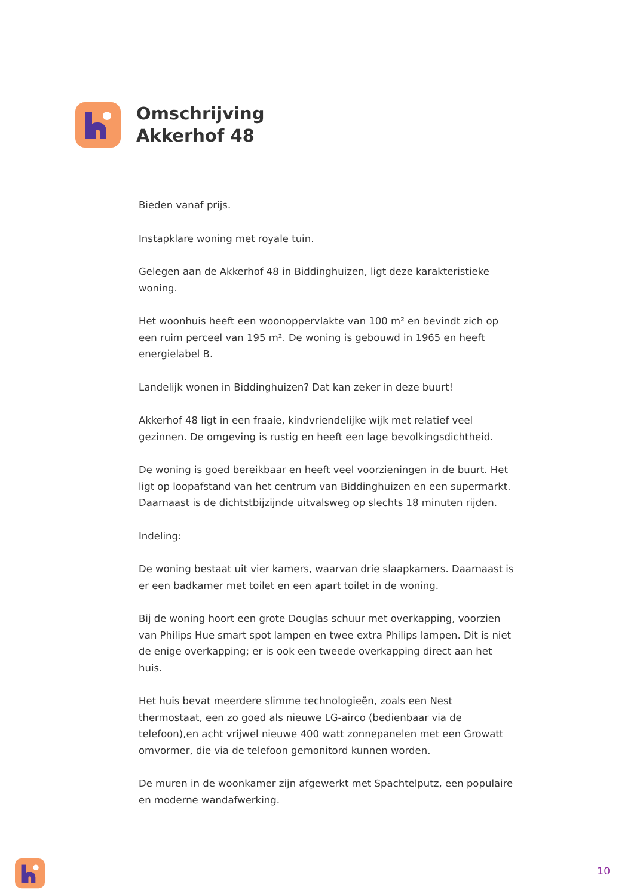Omschrijving
Akkerhof 48
Bieden vanaf prijs.
Instapklare woning met royale tuin.
Gelegen aan de Akkerhof 48 in Biddinghuizen, ligt deze karakteristieke woning.
Het woonhuis heeft een woonoppervlakte van 100 m² en bevindt zich op een ruim perceel van 195 m². De woning is gebouwd in 1965 en heeft energielabel B.
Landelijk wonen in Biddinghuizen? Dat kan zeker in deze buurt!
Akkerhof 48 ligt in een fraaie, kindvriendelijke wijk met relatief veel gezinnen. De omgeving is rustig en heeft een lage bevolkingsdichtheid.
De woning is goed bereikbaar en heeft veel voorzieningen in de buurt. Het ligt op loopafstand van het centrum van Biddinghuizen en een supermarkt. Daarnaast is de dichtstbijzijnde uitvalsweg op slechts 18 minuten rijden.
Indeling:
De woning bestaat uit vier kamers, waarvan drie slaapkamers. Daarnaast is er een badkamer met toilet en een apart toilet in de woning.
Bij de woning hoort een grote Douglas schuur met overkapping, voorzien van Philips Hue smart spot lampen en twee extra Philips lampen. Dit is niet de enige overkapping; er is ook een tweede overkapping direct aan het huis.
Het huis bevat meerdere slimme technologieën, zoals een Nest thermostaat, een zo goed als nieuwe LG-airco (bedienbaar via de telefoon),en acht vrijwel nieuwe 400 watt zonnepanelen met een Growatt omvormer, die via de telefoon gemonitord kunnen worden.
De muren in de woonkamer zijn afgewerkt met Spachtelputz, een populaire en moderne wandafwerking.
10